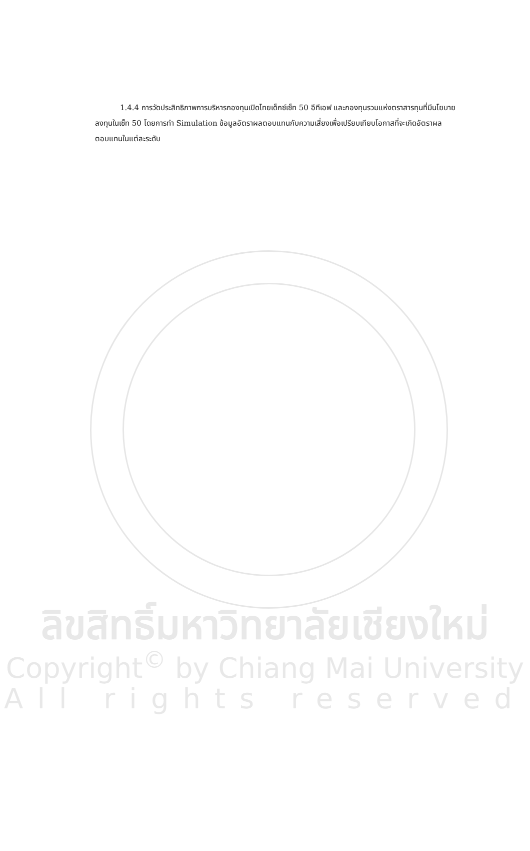1.4.4 การวัดประสิทธิภาพการบริหารกองทุนเปิดไทยเด็กซ์เซ็ท 50 อีทีเอฟ และกองทุนรวมแห่งตราสารทุนที่มีนโยบายลงทุนในเซ็ท 50 โดยการทำ Simulation ข้อมูลอัตราผลตอบแทนกับความเสี่ยงเพื่อเปรียบเทียบโอกาสที่จะเกิดอัตราผลตอบแทนในแต่ละระดับ
ลิขสิทธิ์มหาวิทยาลัยเชียงใหม่
Copyright<sup>©</sup> by Chiang Mai University
All rights reserved